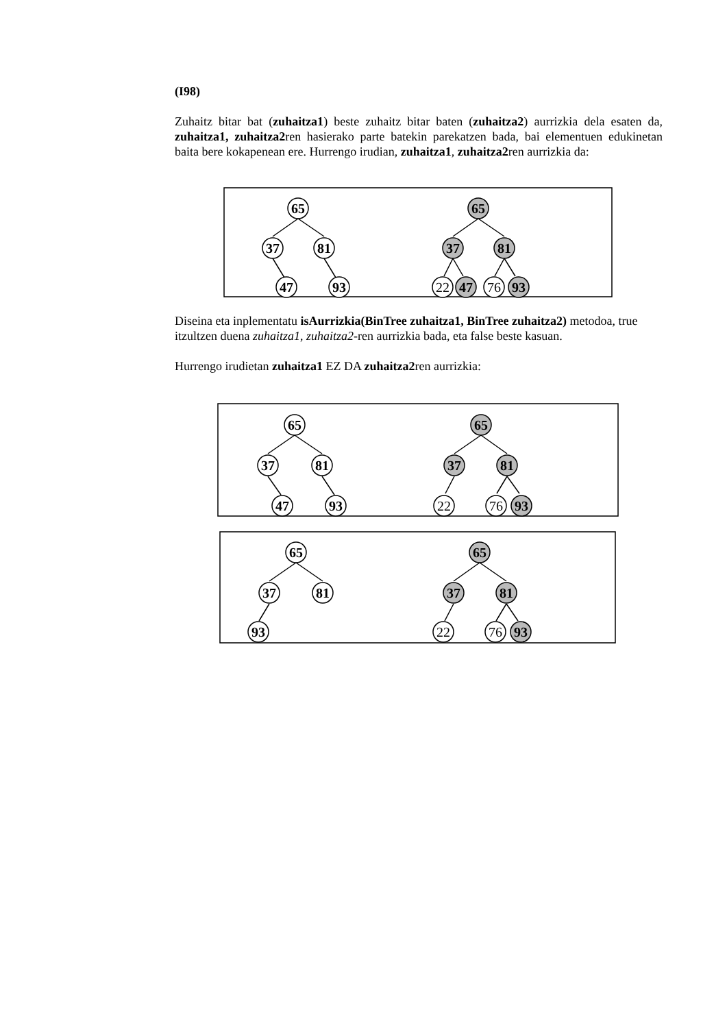(I98)
Zuhaitz bitar bat (zuhaitza1) beste zuhaitz bitar baten (zuhaitza2) aurrizkia dela esaten da, zuhaitza1, zuhaitza2ren hasierako parte batekin parekatzen bada, bai elementuen edukinetan baita bere kokapenean ere. Hurrengo irudian, zuhaitza1, zuhaitza2ren aurrizkia da:
65
37
81
47
93
65
37
81
47
93
65
37
81
47
93
65
37
81
93
65
37
81
93
65
37
81
93
22
76
22
76
22
76
Diseina eta inplementatu isAurrizkia(BinTree zuhaitza1, BinTree zuhaitza2) metodoa, true itzultzen duena zuhaitza1, zuhaitza2-ren aurrizkia bada, eta false beste kasuan.
Hurrengo irudietan zuhaitza1 EZ DA zuhaitza2ren aurrizkia: